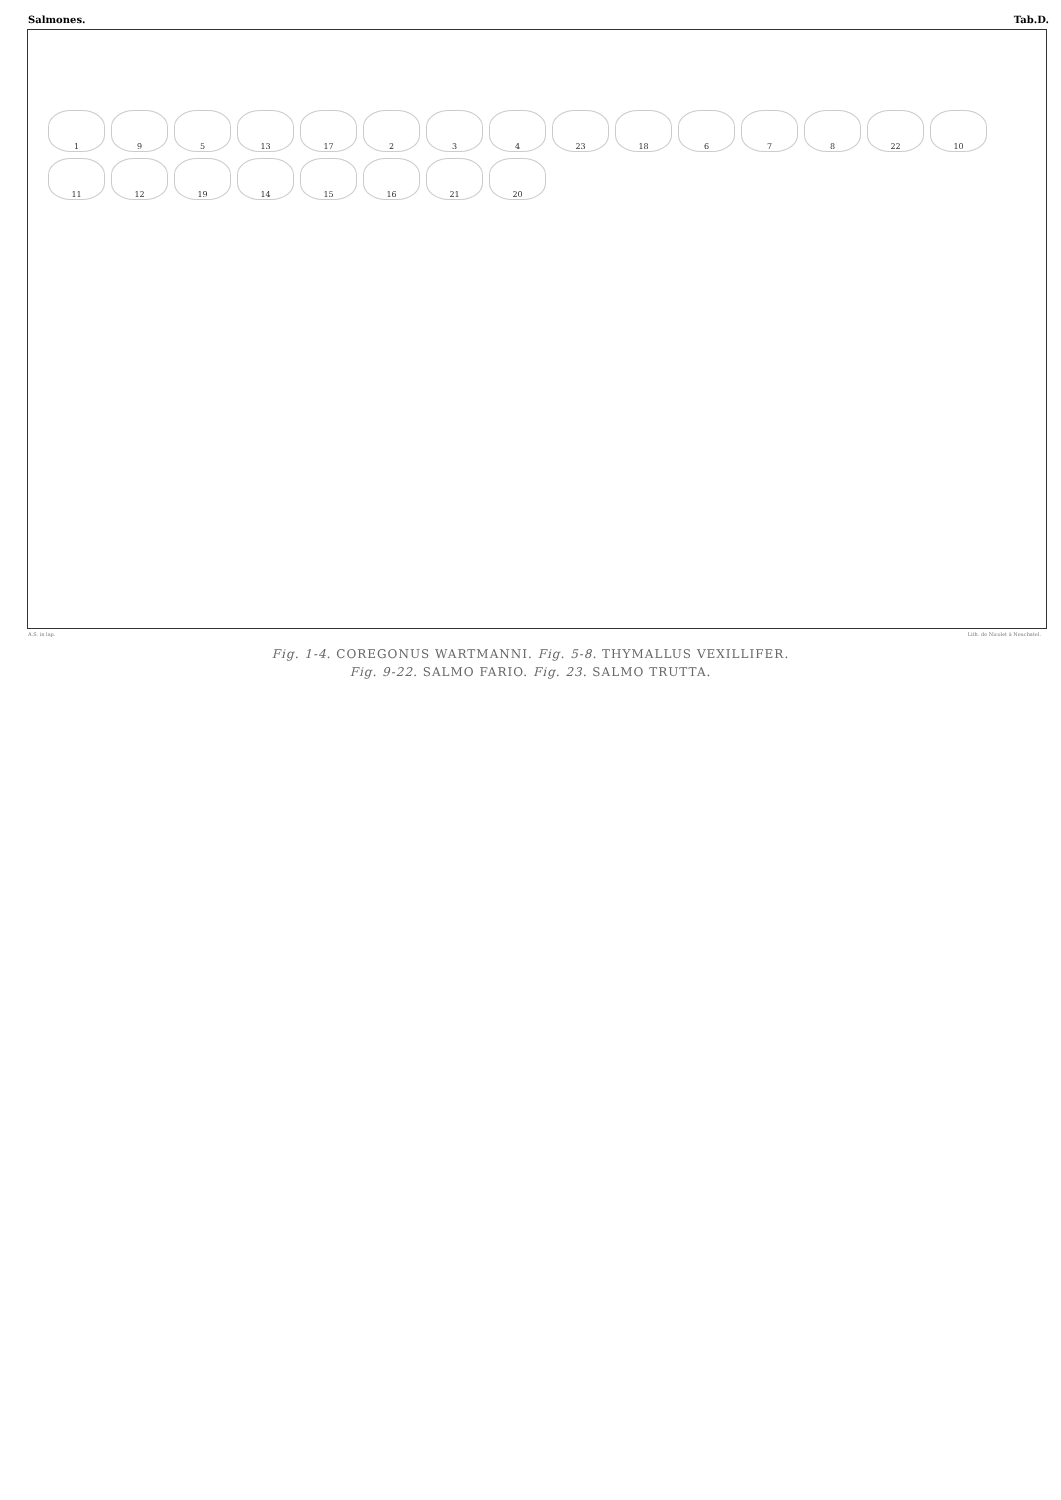Salmones. Tab.D.
1 9 5 13 17 2 3 4 23 18 6 7 8 22 10 11 12 19 14 15 16 21 20
A.S. in lap. Lith. de Nicolet à Neuchatel.
Fig. 1-4. COREGONUS WARTMANNI. Fig. 5-8. THYMALLUS VEXILLIFER.
Fig. 9-22. SALMO FARIO. Fig. 23. SALMO TRUTTA.